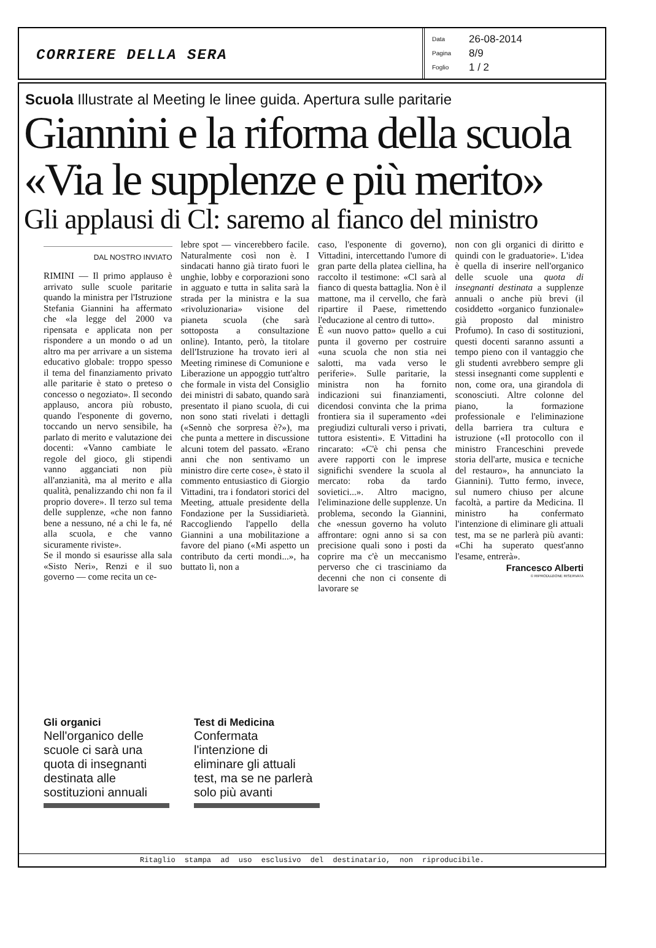CORRIERE DELLA SERA
Data 26-08-2014
Pagina 8/9
Foglio 1 / 2
Scuola Illustrate al Meeting le linee guida. Apertura sulle paritarie
Giannini e la riforma della scuola
«Via le supplenze e più merito»
Gli applausi di Cl: saremo al fianco del ministro
DAL NOSTRO INVIATO
RIMINI — Il primo applauso è arrivato sulle scuole paritarie quando la ministra per l'Istruzione Stefania Giannini ha affermato che «la legge del 2000 va ripensata e applicata non per rispondere a un mondo o ad un altro ma per arrivare a un sistema educativo globale: troppo spesso il tema del finanziamento privato alle paritarie è stato o preteso o concesso o negoziato». Il secondo applauso, ancora più robusto, quando l'esponente di governo, toccando un nervo sensibile, ha parlato di merito e valutazione dei docenti: «Vanno cambiate le regole del gioco, gli stipendi vanno agganciati non più all'anzianità, ma al merito e alla qualità, penalizzando chi non fa il proprio dovere». Il terzo sul tema delle supplenze, «che non fanno bene a nessuno, né a chi le fa, né alla scuola, e che vanno sicuramente riviste».
Se il mondo si esaurisse alla sala «Sisto Neri», Renzi e il suo governo — come recita un ce-
lebre spot — vincerebbero facile. Naturalmente così non è. I sindacati hanno già tirato fuori le unghie, lobby e corporazioni sono in agguato e tutta in salita sarà la strada per la ministra e la sua «rivoluzionaria» visione del pianeta scuola (che sarà sottoposta a consultazione online). Intanto, però, la titolare dell'Istruzione ha trovato ieri al Meeting riminese di Comunione e Liberazione un appoggio tutt'altro che formale in vista del Consiglio dei ministri di sabato, quando sarà presentato il piano scuola, di cui non sono stati rivelati i dettagli («Sennò che sorpresa è?»), ma che punta a mettere in discussione alcuni totem del passato. «Erano anni che non sentivamo un ministro dire certe cose», è stato il commento entusiastico di Giorgio Vittadini, tra i fondatori storici del Meeting, attuale presidente della Fondazione per la Sussidiarietà. Raccogliendo l'appello della Giannini a una mobilitazione a favore del piano («Mi aspetto un contributo da certi mondi...», ha buttato lì, non a
caso, l'esponente di governo), Vittadini, intercettando l'umore di gran parte della platea ciellina, ha raccolto il testimone: «Cl sarà al fianco di questa battaglia. Non è il mattone, ma il cervello, che farà ripartire il Paese, rimettendo l'educazione al centro di tutto».
È «un nuovo patto» quello a cui punta il governo per costruire «una scuola che non stia nei salotti, ma vada verso le periferie». Sulle paritarie, la ministra non ha fornito indicazioni sui finanziamenti, dicendosi convinta che la prima frontiera sia il superamento «dei pregiudizi culturali verso i privati, tuttora esistenti». E Vittadini ha rincarato: «C'è chi pensa che avere rapporti con le imprese significhi svendere la scuola al mercato: roba da tardo sovietici...». Altro macigno, l'eliminazione delle supplenze. Un problema, secondo la Giannini, che «nessun governo ha voluto affrontare: ogni anno si sa con precisione quali sono i posti da coprire ma c'è un meccanismo perverso che ci trasciniamo da decenni che non ci consente di lavorare se
non con gli organici di diritto e quindi con le graduatorie». L'idea è quella di inserire nell'organico delle scuole una quota di insegnanti destinata a supplenze annuali o anche più brevi (il cosiddetto «organico funzionale» già proposto dal ministro Profumo). In caso di sostituzioni, questi docenti saranno assunti a tempo pieno con il vantaggio che gli studenti avrebbero sempre gli stessi insegnanti come supplenti e non, come ora, una girandola di sconosciuti. Altre colonne del piano, la formazione professionale e l'eliminazione della barriera tra cultura e istruzione («Il protocollo con il ministro Franceschini prevede storia dell'arte, musica e tecniche del restauro», ha annunciato la Giannini). Tutto fermo, invece, sul numero chiuso per alcune facoltà, a partire da Medicina. Il ministro ha confermato l'intenzione di eliminare gli attuali test, ma se ne parlerà più avanti: «Chi ha superato quest'anno l'esame, entrerà».
Francesco Alberti
© RIPRODUZIONE RISERVATA
Gli organici
Nell'organico delle scuole ci sarà una quota di insegnanti destinata alle sostituzioni annuali
Test di Medicina
Confermata l'intenzione di eliminare gli attuali test, ma se ne parlerà solo più avanti
Ritaglio stampa ad uso esclusivo del destinatario, non riproducibile.